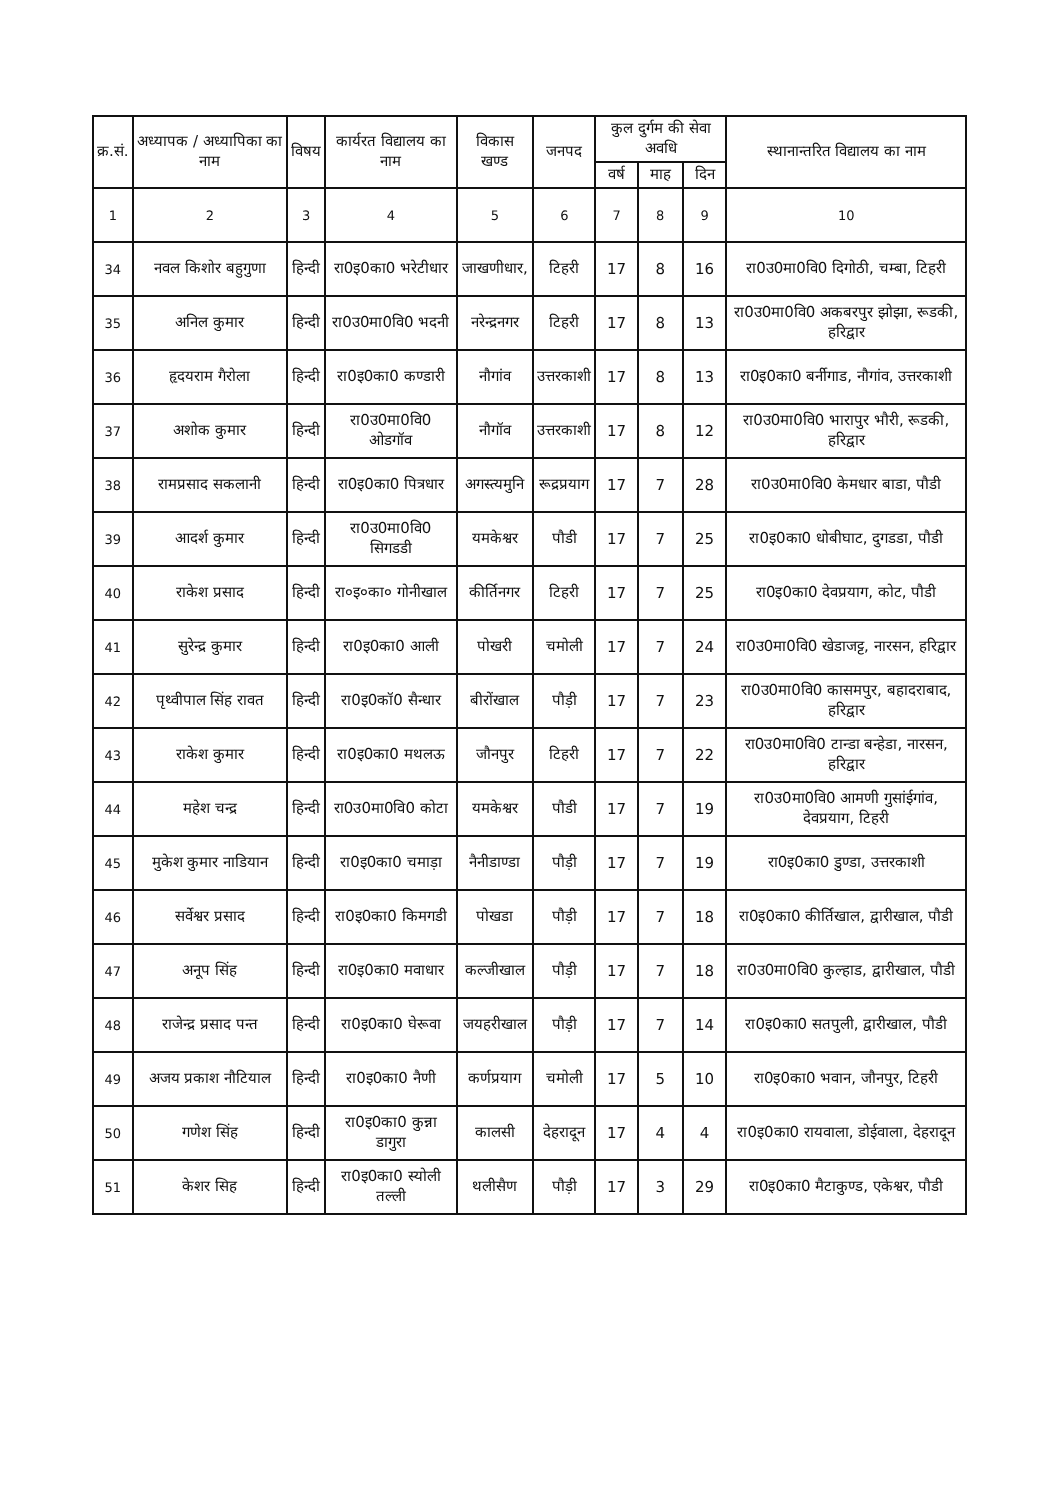| क्र.सं. | अध्यापक / अध्यापिका का नाम | विषय | कार्यरत विद्यालय का नाम | विकास खण्ड | जनपद | कुल दुर्गम की सेवा अवधि | | | स्थानान्तरित विद्यालय का नाम |
| --- | --- | --- | --- | --- | --- | --- | --- | --- | --- |
| | | | | | | वर्ष | माह | दिन | |
| 1 | 2 | 3 | 4 | 5 | 6 | 7 | 8 | 9 | 10 |
| 34 | नवल किशोर बहुगुणा | हिन्दी | रा0इ0का0 भरेटीधार | जाखणीधार, | टिहरी | 17 | 8 | 16 | रा0उ0मा0वि0 दिगोठी, चम्बा, टिहरी |
| 35 | अनिल कुमार | हिन्दी | रा0उ0मा0वि0 भदनी | नरेन्द्रनगर | टिहरी | 17 | 8 | 13 | रा0उ0मा0वि0 अकबरपुर झोझा, रूडकी, हरिद्वार |
| 36 | हृदयराम गैरोला | हिन्दी | रा0इ0का0 कण्डारी | नौगांव | उत्तरकाशी | 17 | 8 | 13 | रा0इ0का0 बर्नीगाड, नौगांव, उत्तरकाशी |
| 37 | अशोक कुमार | हिन्दी | रा0उ0मा0वि0 ओडगॉव | नौगॉव | उत्तरकाशी | 17 | 8 | 12 | रा0उ0मा0वि0 भारापुर भौरी, रूडकी, हरिद्वार |
| 38 | रामप्रसाद सकलानी | हिन्दी | रा0इ0का0 पित्रधार | अगस्त्यमुनि | रूद्रप्रयाग | 17 | 7 | 28 | रा0उ0मा0वि0 केमधार बाडा, पौडी |
| 39 | आदर्श कुमार | हिन्दी | रा0उ0मा0वि0 सिगडडी | यमकेश्वर | पौडी | 17 | 7 | 25 | रा0इ0का0 धोबीघाट, दुगडडा, पौडी |
| 40 | राकेश प्रसाद | हिन्दी | रा०इ०का० गोनीखाल | कीर्तिनगर | टिहरी | 17 | 7 | 25 | रा0इ0का0 देवप्रयाग, कोट, पौडी |
| 41 | सुरेन्द्र कुमार | हिन्दी | रा0इ0का0 आली | पोखरी | चमोली | 17 | 7 | 24 | रा0उ0मा0वि0 खेडाजट्ट, नारसन, हरिद्वार |
| 42 | पृथ्वीपाल सिंह रावत | हिन्दी | रा0इ0कॉ0 सैन्धार | बीरोंखाल | पौड़ी | 17 | 7 | 23 | रा0उ0मा0वि0 कासमपुर, बहादराबाद, हरिद्वार |
| 43 | राकेश कुमार | हिन्दी | रा0इ0का0 मथलऊ | जौनपुर | टिहरी | 17 | 7 | 22 | रा0उ0मा0वि0 टान्डा बन्हेडा, नारसन, हरिद्वार |
| 44 | महेश चन्द्र | हिन्दी | रा0उ0मा0वि0 कोटा | यमकेश्वर | पौडी | 17 | 7 | 19 | रा0उ0मा0वि0 आमणी गुसांईगांव, देवप्रयाग, टिहरी |
| 45 | मुकेश कुमार नाडियान | हिन्दी | रा0इ0का0 चमाड़ा | नैनीडाण्डा | पौड़ी | 17 | 7 | 19 | रा0इ0का0 डुण्डा, उत्तरकाशी |
| 46 | सर्वेश्वर प्रसाद | हिन्दी | रा0इ0का0 किमगडी | पोखडा | पौड़ी | 17 | 7 | 18 | रा0इ0का0 कीर्तिखाल, द्वारीखाल, पौडी |
| 47 | अनूप सिंह | हिन्दी | रा0इ0का0 मवाधार | कल्जीखाल | पौड़ी | 17 | 7 | 18 | रा0उ0मा0वि0 कुल्हाड, द्वारीखाल, पौडी |
| 48 | राजेन्द्र प्रसाद पन्त | हिन्दी | रा0इ0का0 घेरूवा | जयहरीखाल | पौड़ी | 17 | 7 | 14 | रा0इ0का0 सतपुली, द्वारीखाल, पौडी |
| 49 | अजय प्रकाश नौटियाल | हिन्दी | रा0इ0का0 नैणी | कर्णप्रयाग | चमोली | 17 | 5 | 10 | रा0इ0का0 भवान, जौनपुर, टिहरी |
| 50 | गणेश सिंह | हिन्दी | रा0इ0का0 कुन्ना डागुरा | कालसी | देहरादून | 17 | 4 | 4 | रा0इ0का0 रायवाला, डोईवाला, देहरादून |
| 51 | केशर सिह | हिन्दी | रा0इ0का0 स्योली तल्ली | थलीसैण | पौड़ी | 17 | 3 | 29 | रा0इ0का0 मैटाकुण्ड, एकेश्वर, पौडी |